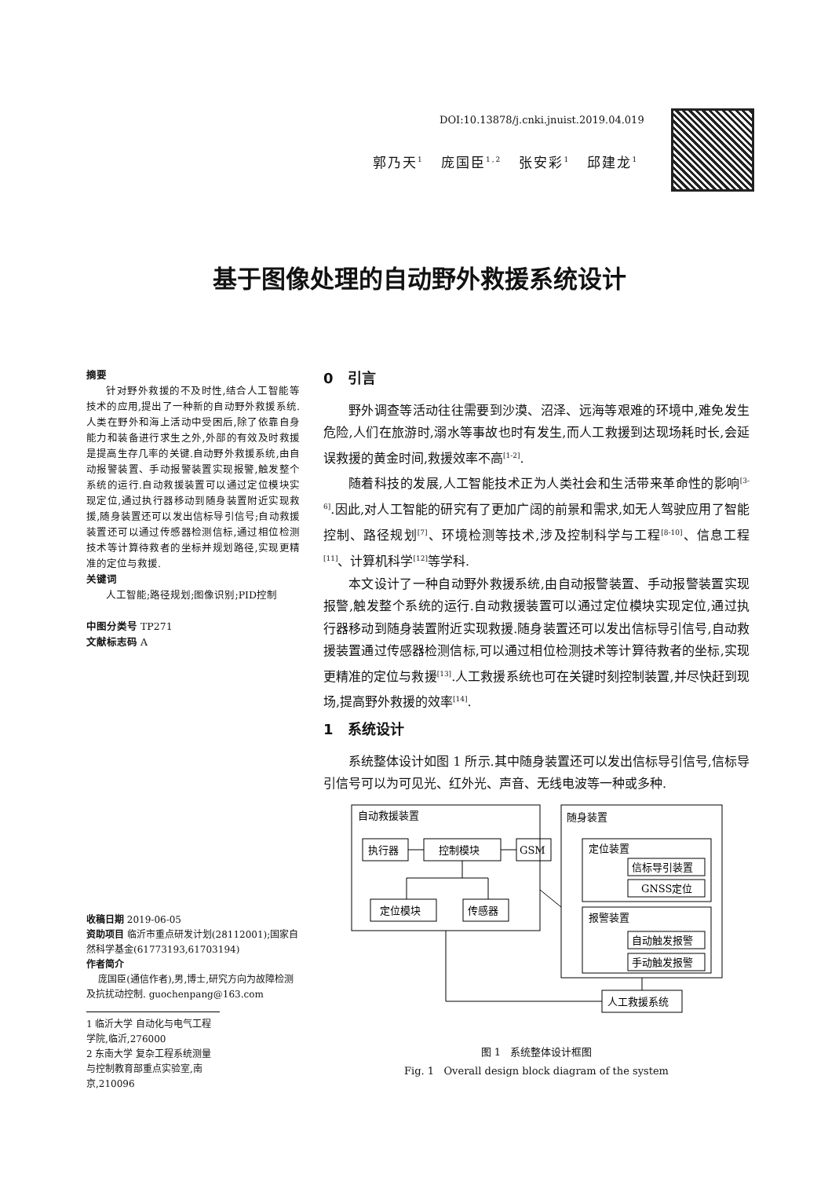DOI:10.13878/j.cnki.jnuist.2019.04.019
郭乃天<sup>1</sup> 庞国臣<sup>1,2</sup> 张安彩<sup>1</sup> 邱建龙<sup>1</sup>
基于图像处理的自动野外救援系统设计
摘要
针对野外救援的不及时性,结合人工智能等技术的应用,提出了一种新的自动野外救援系统.人类在野外和海上活动中受困后,除了依靠自身能力和装备进行求生之外,外部的有效及时救援是提高生存几率的关键.自动野外救援系统,由自动报警装置、手动报警装置实现报警,触发整个系统的运行.自动救援装置可以通过定位模块实现定位,通过执行器移动到随身装置附近实现救援,随身装置还可以发出信标导引信号;自动救援装置还可以通过传感器检测信标,通过相位检测技术等计算待救者的坐标并规划路径,实现更精准的定位与救援.
关键词
人工智能;路径规划;图像识别;PID控制
中图分类号 TP271
文献标志码 A
0 引言
野外调查等活动往往需要到沙漠、沼泽、远海等艰难的环境中,难免发生危险,人们在旅游时,溺水等事故也时有发生,而人工救援到达现场耗时长,会延误救援的黄金时间,救援效率不高<sup>[1-2]</sup>.
随着科技的发展,人工智能技术正为人类社会和生活带来革命性的影响<sup>[3-6]</sup>.因此,对人工智能的研究有了更加广阔的前景和需求,如无人驾驶应用了智能控制、路径规划<sup>[7]</sup>、环境检测等技术,涉及控制科学与工程<sup>[8-10]</sup>、信息工程<sup>[11]</sup>、计算机科学<sup>[12]</sup>等学科.
本文设计了一种自动野外救援系统,由自动报警装置、手动报警装置实现报警,触发整个系统的运行.自动救援装置可以通过定位模块实现定位,通过执行器移动到随身装置附近实现救援.随身装置还可以发出信标导引信号,自动救援装置通过传感器检测信标,可以通过相位检测技术等计算待救者的坐标,实现更精准的定位与救援<sup>[13]</sup>.人工救援系统也可在关键时刻控制装置,并尽快赶到现场,提高野外救援的效率<sup>[14]</sup>.
1 系统设计
系统整体设计如图 1 所示.其中随身装置还可以发出信标导引信号,信标导引信号可以为可见光、红外光、声音、无线电波等一种或多种.
自动救援装置
随身装置
执行器
控制模块
GSM
定位模块
传感器
定位装置
信标导引装置
GNSS定位
报警装置
自动触发报警
手动触发报警
人工救援系统
图 1 系统整体设计框图
Fig. 1 Overall design block diagram of the system
收稿日期 2019-06-05
资助项目 临沂市重点研发计划(28112001);国家自然科学基金(61773193,61703194)
作者简介
庞国臣(通信作者),男,博士,研究方向为故障检测及抗扰动控制. guochenpang@163.com
1 临沂大学 自动化与电气工程学院,临沂,276000
2 东南大学 复杂工程系统测量与控制教育部重点实验室,南京,210096